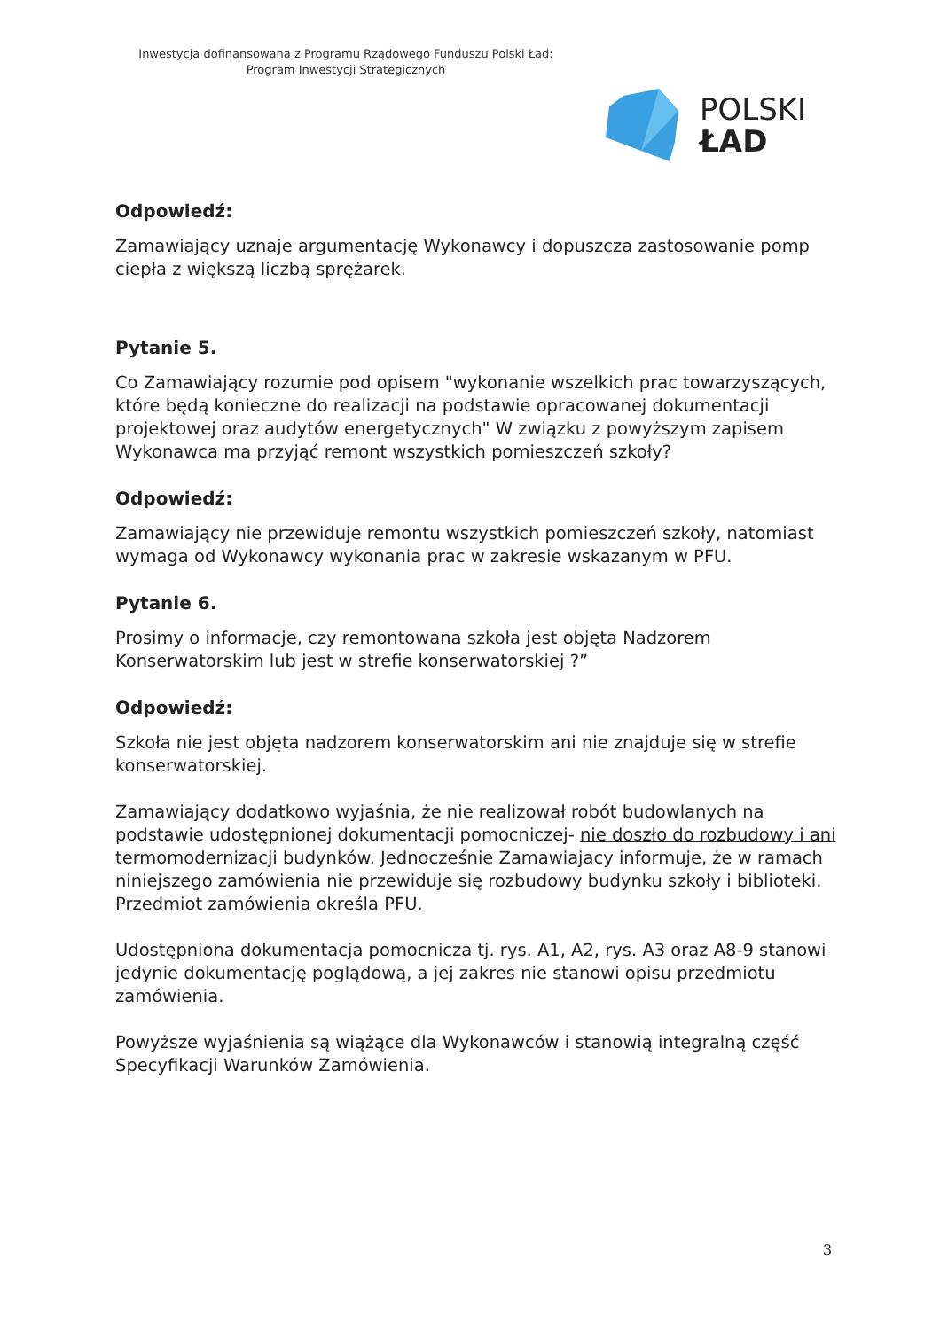Inwestycja dofinansowana z Programu Rządowego Funduszu Polski Ład:
Program Inwestycji Strategicznych
POLSKI
ŁAD
Odpowiedź:
Zamawiający uznaje argumentację Wykonawcy i dopuszcza zastosowanie pomp ciepła z większą liczbą sprężarek.
Pytanie 5.
Co Zamawiający rozumie pod opisem "wykonanie wszelkich prac towarzyszących, które będą konieczne do realizacji na podstawie opracowanej dokumentacji projektowej oraz audytów energetycznych" W związku z powyższym zapisem Wykonawca ma przyjąć remont wszystkich pomieszczeń szkoły?
Odpowiedź:
Zamawiający nie przewiduje remontu wszystkich pomieszczeń szkoły, natomiast wymaga od Wykonawcy wykonania prac w zakresie wskazanym w PFU.
Pytanie 6.
Prosimy o informacje, czy remontowana szkoła jest objęta Nadzorem Konserwatorskim lub jest w strefie konserwatorskiej ?”
Odpowiedź:
Szkoła nie jest objęta nadzorem konserwatorskim ani nie znajduje się w strefie konserwatorskiej.
Zamawiający dodatkowo wyjaśnia, że nie realizował robót budowlanych na podstawie udostępnionej dokumentacji pomocniczej- nie doszło do rozbudowy i ani termomodernizacji budynków. Jednocześnie Zamawiajacy informuje, że w ramach niniejszego zamówienia nie przewiduje się rozbudowy budynku szkoły i biblioteki. Przedmiot zamówienia określa PFU.
Udostępniona dokumentacja pomocnicza tj. rys. A1, A2, rys. A3 oraz A8-9 stanowi jedynie dokumentację poglądową, a jej zakres nie stanowi opisu przedmiotu zamówienia.
Powyższe wyjaśnienia są wiążące dla Wykonawców i stanowią integralną część Specyfikacji Warunków Zamówienia.
3